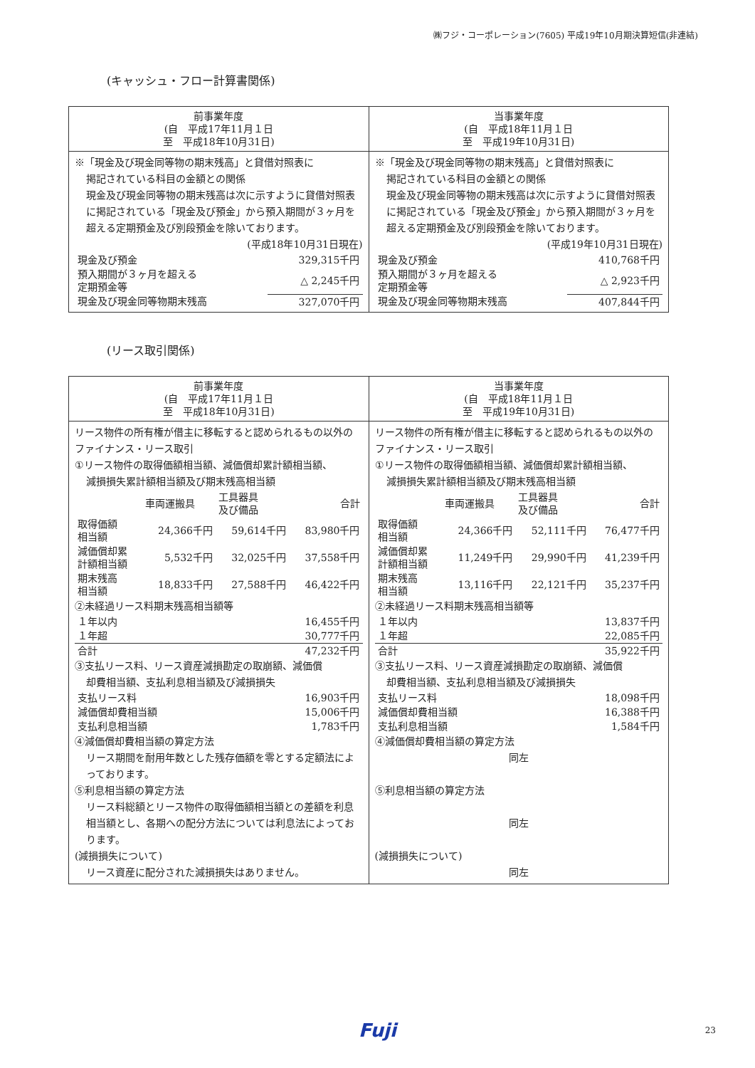㈱フジ・コーポレーション(7605) 平成19年10月期決算短信(非連結)
(キャッシュ・フロー計算書関係)
| 前事業年度 (自 平成17年11月１日 至 平成18年10月31日) | 当事業年度 (自 平成18年11月１日 至 平成19年10月31日) |
| --- | --- |
| ※「現金及び現金同等物の期末残高」と貸借対照表に 掲記されている科目の金額との関係 現金及び現金同等物の期末残高は次に示すように貸借対照表に掲記されている「現金及び預金」から預入期間が３ヶ月を超える定期預金及び別段預金を除いております。 (平成18年10月31日現在) / 現金及び預金 / 329,315千円 / / 預入期間が３ヶ月を超える 定期預金等 / △ 2,245千円 / / 現金及び現金同等物期末残高 / 327,070千円 / | ※「現金及び現金同等物の期末残高」と貸借対照表に 掲記されている科目の金額との関係 現金及び現金同等物の期末残高は次に示すように貸借対照表に掲記されている「現金及び預金」から預入期間が３ヶ月を超える定期預金及び別段預金を除いております。 (平成19年10月31日現在) / 現金及び預金 / 410,768千円 / / 預入期間が３ヶ月を超える 定期預金等 / △ 2,923千円 / / 現金及び現金同等物期末残高 / 407,844千円 / |
(リース取引関係)
| 前事業年度 (自 平成17年11月１日 至 平成18年10月31日) | 当事業年度 (自 平成18年11月１日 至 平成19年10月31日) |
| --- | --- |
| リース物件の所有権が借主に移転すると認められるもの以外のファイナンス・リース取引 ①リース物件の取得価額相当額、減価償却累計額相当額、 減損損失累計額相当額及び期末残高相当額 / / 車両運搬具 / 工具器具 及び備品 / 合計 / / 取得価額 相当額 / 24,366千円 / 59,614千円 / 83,980千円 / / 減価償却累 計額相当額 / 5,532千円 / 32,025千円 / 37,558千円 / / 期末残高 相当額 / 18,833千円 / 27,588千円 / 46,422千円 / ②未経過リース料期末残高相当額等 / １年以内 / 16,455千円 / / １年超 / 30,777千円 / / 合計 / 47,232千円 / ③支払リース料、リース資産減損勘定の取崩額、減価償 却費相当額、支払利息相当額及び減損損失 / 支払リース料 / 16,903千円 / / 減価償却費相当額 / 15,006千円 / / 支払利息相当額 / 1,783千円 / ④減価償却費相当額の算定方法 リース期間を耐用年数とした残存価額を零とする定額法によっております。 ⑤利息相当額の算定方法 リース料総額とリース物件の取得価額相当額との差額を利息相当額とし、各期への配分方法については利息法によっております。 (減損損失について) リース資産に配分された減損損失はありません。 | リース物件の所有権が借主に移転すると認められるもの以外のファイナンス・リース取引 ①リース物件の取得価額相当額、減価償却累計額相当額、 減損損失累計額相当額及び期末残高相当額 / / 車両運搬具 / 工具器具 及び備品 / 合計 / / 取得価額 相当額 / 24,366千円 / 52,111千円 / 76,477千円 / / 減価償却累 計額相当額 / 11,249千円 / 29,990千円 / 41,239千円 / / 期末残高 相当額 / 13,116千円 / 22,121千円 / 35,237千円 / ②未経過リース料期末残高相当額等 / １年以内 / 13,837千円 / / １年超 / 22,085千円 / / 合計 / 35,922千円 / ③支払リース料、リース資産減損勘定の取崩額、減価償 却費相当額、支払利息相当額及び減損損失 / 支払リース料 / 18,098千円 / / 減価償却費相当額 / 16,388千円 / / 支払利息相当額 / 1,584千円 / ④減価償却費相当額の算定方法 同左 ⑤利息相当額の算定方法 同左 (減損損失について) 同左 |
Fuji 23